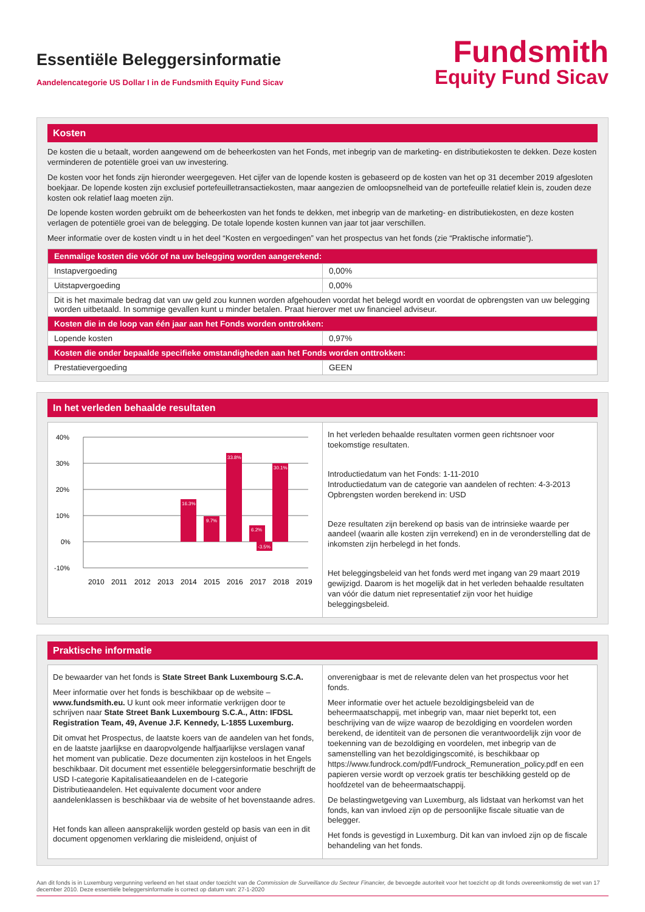Essentiële Beleggersinformatie
Aandelencategorie US Dollar I in de Fundsmith Equity Fund Sicav
Fundsmith
Equity Fund Sicav
Kosten
De kosten die u betaalt, worden aangewend om de beheerkosten van het Fonds, met inbegrip van de marketing- en distributiekosten te dekken. Deze kosten verminderen de potentiële groei van uw investering.
De kosten voor het fonds zijn hieronder weergegeven. Het cijfer van de lopende kosten is gebaseerd op de kosten van het op 31 december 2019 afgesloten boekjaar. De lopende kosten zijn exclusief portefeuilletransactiekosten, maar aangezien de omloopsnelheid van de portefeuille relatief klein is, zouden deze kosten ook relatief laag moeten zijn.
De lopende kosten worden gebruikt om de beheerkosten van het fonds te dekken, met inbegrip van de marketing- en distributiekosten, en deze kosten verlagen de potentiële groei van de belegging. De totale lopende kosten kunnen van jaar tot jaar verschillen.
Meer informatie over de kosten vindt u in het deel “Kosten en vergoedingen” van het prospectus van het fonds (zie “Praktische informatie”).
| Eenmalige kosten die vóór of na uw belegging worden aangerekend: | |
| --- | --- |
| Instapvergoeding | 0,00% |
| Uitstapvergoeding | 0,00% |
| Dit is het maximale bedrag dat van uw geld zou kunnen worden afgehouden voordat het belegd wordt en voordat de opbrengsten van uw belegging worden uitbetaald. In sommige gevallen kunt u minder betalen. Praat hierover met uw financieel adviseur. | |
| Kosten die in de loop van één jaar aan het Fonds worden onttrokken: | |
| Lopende kosten | 0,97% |
| Kosten die onder bepaalde specifieke omstandigheden aan het Fonds worden onttrokken: | |
| Prestatievergoeding | GEEN |
In het verleden behaalde resultaten
40%
30%
20%
10%
0%
-10%
33.8%
30.1%
16.3%
9.7%
6.2%
-3.5%
2010
2011
2012
2013
2014
2015
2016
2017
2018
2019
In het verleden behaalde resultaten vormen geen richtsnoer voor toekomstige resultaten.
Introductiedatum van het Fonds: 1-11-2010
Introductiedatum van de categorie van aandelen of rechten: 4-3-2013
Opbrengsten worden berekend in: USD
Deze resultaten zijn berekend op basis van de intrinsieke waarde per aandeel (waarin alle kosten zijn verrekend) en in de veronderstelling dat de inkomsten zijn herbelegd in het fonds.
Het beleggingsbeleid van het fonds werd met ingang van 29 maart 2019 gewijzigd. Daarom is het mogelijk dat in het verleden behaalde resultaten van vóór die datum niet representatief zijn voor het huidige beleggingsbeleid.
Praktische informatie
De bewaarder van het fonds is State Street Bank Luxembourg S.C.A.
Meer informatie over het fonds is beschikbaar op de website – www.fundsmith.eu. U kunt ook meer informatie verkrijgen door te schrijven naar State Street Bank Luxembourg S.C.A., Attn: IFDSL Registration Team, 49, Avenue J.F. Kennedy, L-1855 Luxemburg.
Dit omvat het Prospectus, de laatste koers van de aandelen van het fonds, en de laatste jaarlijkse en daaropvolgende halfjaarlijkse verslagen vanaf het moment van publicatie. Deze documenten zijn kosteloos in het Engels beschikbaar. Dit document met essentiële beleggersinformatie beschrijft de USD I-categorie Kapitalisatieaandelen en de I-categorie Distributieaandelen. Het equivalente document voor andere aandelenklassen is beschikbaar via de website of het bovenstaande adres.
Het fonds kan alleen aansprakelijk worden gesteld op basis van een in dit document opgenomen verklaring die misleidend, onjuist of
onverenigbaar is met de relevante delen van het prospectus voor het fonds.
Meer informatie over het actuele bezoldigingsbeleid van de beheermaatschappij, met inbegrip van, maar niet beperkt tot, een beschrijving van de wijze waarop de bezoldiging en voordelen worden berekend, de identiteit van de personen die verantwoordelijk zijn voor de toekenning van de bezoldiging en voordelen, met inbegrip van de samenstelling van het bezoldigingscomité, is beschikbaar op https://www.fundrock.com/pdf/Fundrock_Remuneration_policy.pdf en een papieren versie wordt op verzoek gratis ter beschikking gesteld op de hoofdzetel van de beheermaatschappij.
De belastingwetgeving van Luxemburg, als lidstaat van herkomst van het fonds, kan van invloed zijn op de persoonlijke fiscale situatie van de belegger.
Het fonds is gevestigd in Luxemburg. Dit kan van invloed zijn op de fiscale behandeling van het fonds.
Aan dit fonds is in Luxemburg vergunning verleend en het staat onder toezicht van de Commission de Surveillance du Secteur Financier, de bevoegde autoriteit voor het toezicht op dit fonds overeenkomstig de wet van 17 december 2010. Deze essentiële beleggersinformatie is correct op datum van: 27-1-2020